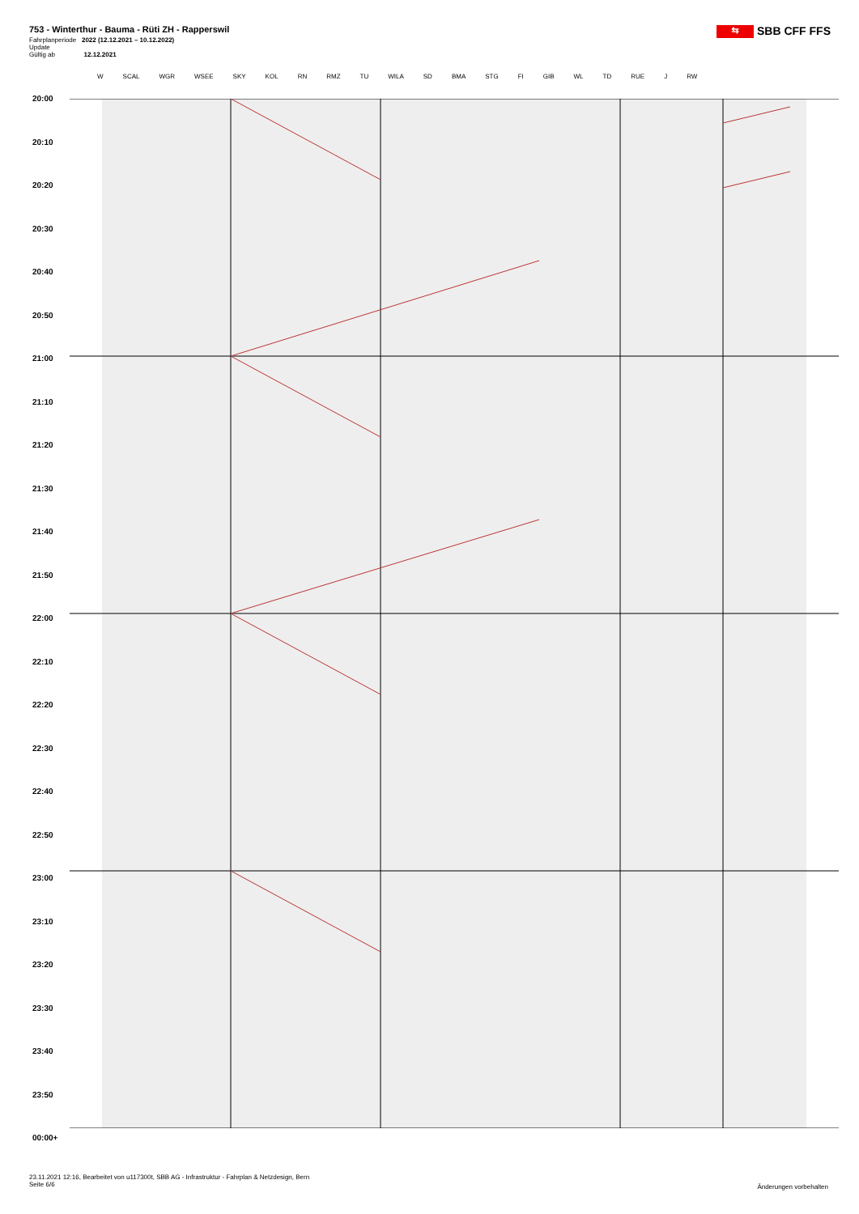753 - Winterthur - Bauma - Rüti ZH - Rapperswil
Fahrplanperiode 2022 (12.12.2021 – 10.12.2022)
Update
Gültig ab 12.12.2021
⇆ SBB CFF FFS
W SCAL WGR WSEE SKY KOL RN RMZ TU WILA SD BMA STG FI GIB WL TD RUE J RW
20:00
20:10
20:20
20:30
20:40
20:50
21:00
21:10
21:20
21:30
21:40
21:50
22:00
22:10
22:20
22:30
22:40
22:50
23:00
23:10
23:20
23:30
23:40
23:50
00:00+
23.11.2021 12:16, Bearbeitet von u117300t, SBB AG - Infrastruktur - Fahrplan & Netzdesign, Bern
Seite 6/6
Änderungen vorbehalten